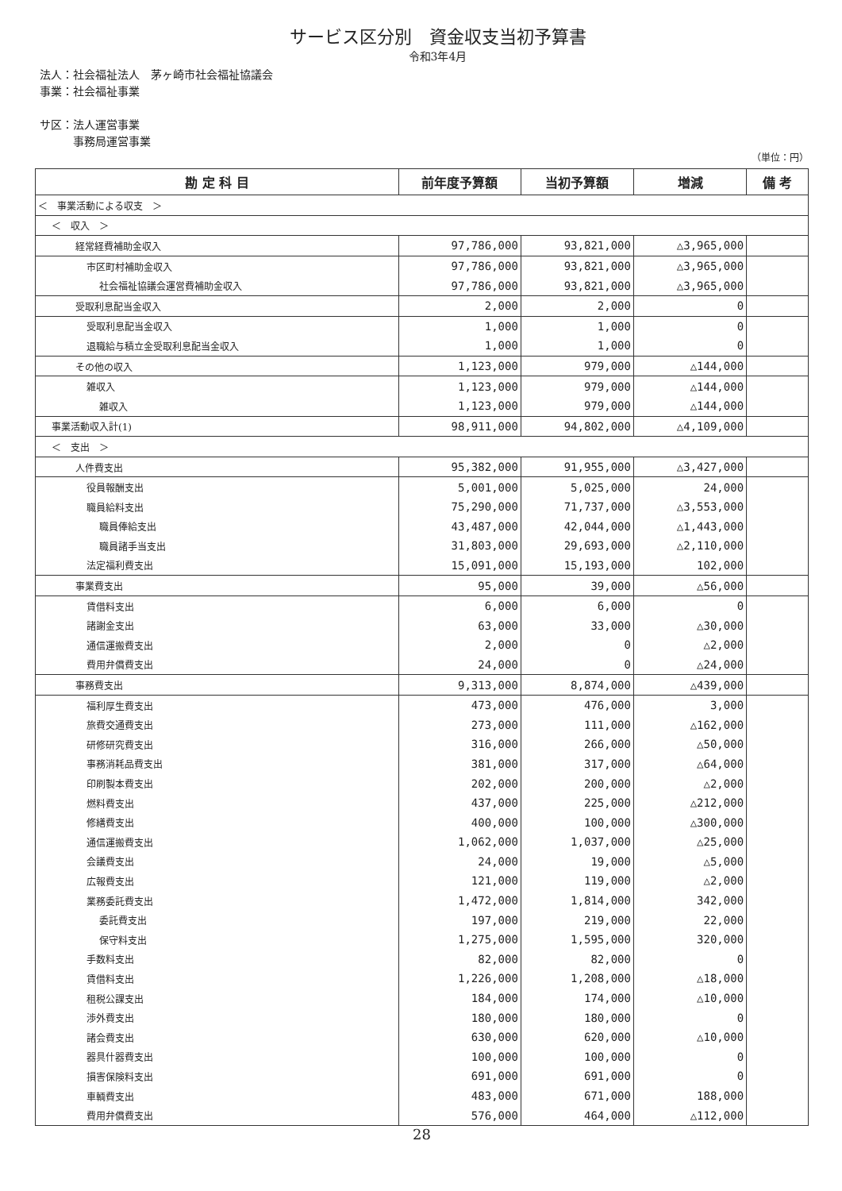サービス区分別　資金収支当初予算書
令和3年4月
法人：社会福祉法人　茅ヶ崎市社会福祉協議会
事業：社会福祉事業
サ区：法人運営事業
　　　事務局運営事業
（単位：円）
| 勘 定 科 目 | 前年度予算額 | 当初予算額 | 増減 | 備 考 |
| --- | --- | --- | --- | --- |
| ＜ 事業活動による収支 ＞ | | | | |
| ＜ 収入 ＞ | | | | |
| 経常経費補助金収入 | 97,786,000 | 93,821,000 | △3,965,000 | |
| 市区町村補助金収入 | 97,786,000 | 93,821,000 | △3,965,000 | |
| 社会福祉協議会運営費補助金収入 | 97,786,000 | 93,821,000 | △3,965,000 | |
| 受取利息配当金収入 | 2,000 | 2,000 | 0 | |
| 受取利息配当金収入 | 1,000 | 1,000 | 0 | |
| 退職給与積立金受取利息配当金収入 | 1,000 | 1,000 | 0 | |
| その他の収入 | 1,123,000 | 979,000 | △144,000 | |
| 雑収入 | 1,123,000 | 979,000 | △144,000 | |
| 雑収入 | 1,123,000 | 979,000 | △144,000 | |
| 事業活動収入計(1) | 98,911,000 | 94,802,000 | △4,109,000 | |
| ＜ 支出 ＞ | | | | |
| 人件費支出 | 95,382,000 | 91,955,000 | △3,427,000 | |
| 役員報酬支出 | 5,001,000 | 5,025,000 | 24,000 | |
| 職員給料支出 | 75,290,000 | 71,737,000 | △3,553,000 | |
| 職員俸給支出 | 43,487,000 | 42,044,000 | △1,443,000 | |
| 職員諸手当支出 | 31,803,000 | 29,693,000 | △2,110,000 | |
| 法定福利費支出 | 15,091,000 | 15,193,000 | 102,000 | |
| 事業費支出 | 95,000 | 39,000 | △56,000 | |
| 賃借料支出 | 6,000 | 6,000 | 0 | |
| 諸謝金支出 | 63,000 | 33,000 | △30,000 | |
| 通信運搬費支出 | 2,000 | 0 | △2,000 | |
| 費用弁償費支出 | 24,000 | 0 | △24,000 | |
| 事務費支出 | 9,313,000 | 8,874,000 | △439,000 | |
| 福利厚生費支出 | 473,000 | 476,000 | 3,000 | |
| 旅費交通費支出 | 273,000 | 111,000 | △162,000 | |
| 研修研究費支出 | 316,000 | 266,000 | △50,000 | |
| 事務消耗品費支出 | 381,000 | 317,000 | △64,000 | |
| 印刷製本費支出 | 202,000 | 200,000 | △2,000 | |
| 燃料費支出 | 437,000 | 225,000 | △212,000 | |
| 修繕費支出 | 400,000 | 100,000 | △300,000 | |
| 通信運搬費支出 | 1,062,000 | 1,037,000 | △25,000 | |
| 会議費支出 | 24,000 | 19,000 | △5,000 | |
| 広報費支出 | 121,000 | 119,000 | △2,000 | |
| 業務委託費支出 | 1,472,000 | 1,814,000 | 342,000 | |
| 委託費支出 | 197,000 | 219,000 | 22,000 | |
| 保守料支出 | 1,275,000 | 1,595,000 | 320,000 | |
| 手数料支出 | 82,000 | 82,000 | 0 | |
| 賃借料支出 | 1,226,000 | 1,208,000 | △18,000 | |
| 租税公課支出 | 184,000 | 174,000 | △10,000 | |
| 渉外費支出 | 180,000 | 180,000 | 0 | |
| 諸会費支出 | 630,000 | 620,000 | △10,000 | |
| 器具什器費支出 | 100,000 | 100,000 | 0 | |
| 損害保険料支出 | 691,000 | 691,000 | 0 | |
| 車輌費支出 | 483,000 | 671,000 | 188,000 | |
| 費用弁償費支出 | 576,000 | 464,000 | △112,000 | |
28